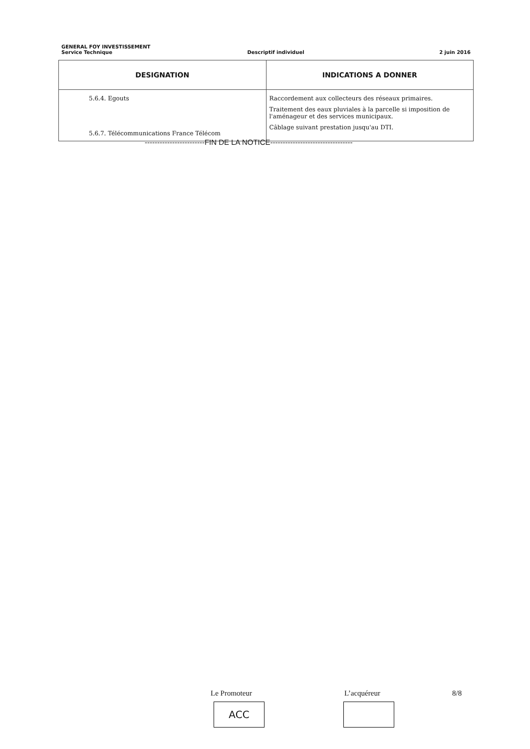GENERAL FOY INVESTISSEMENT
Service Technique Descriptif individuel 2 juin 2016
| DESIGNATION | INDICATIONS A DONNER |
| --- | --- |
| 5.6.4. Egouts 5.6.7. Télécommunications France Télécom | Raccordement aux collecteurs des réseaux primaires. Traitement des eaux pluviales à la parcelle si imposition de l'aménageur et des services municipaux. Câblage suivant prestation jusqu'au DTI. |
------------------------FIN DE LA NOTICE---------------------------------
Le Promoteur L’acquéreur 8/8
ACC